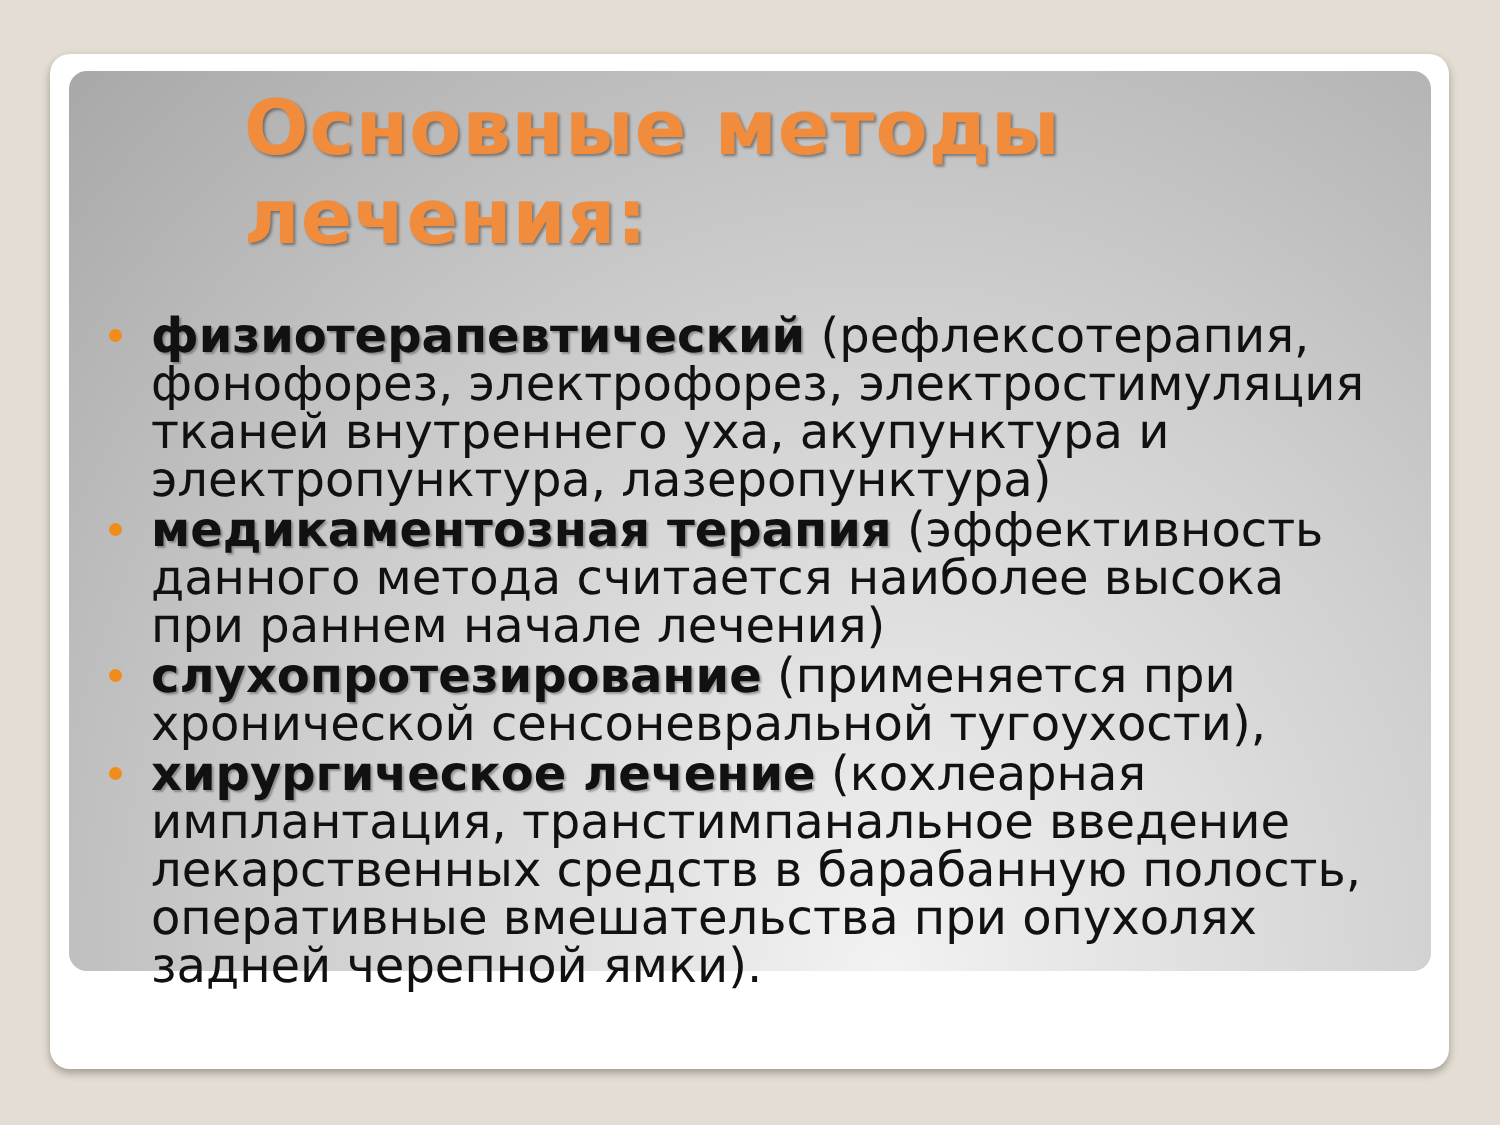Основные методы лечения:
физиотерапевтический (рефлексотерапия, фонофорез, электрофорез, электростимуляция тканей внутреннего уха, акупунктура и электропунктура, лазеропунктура)
медикаментозная терапия (эффективность данного метода считается наиболее высока при раннем начале лечения)
слухопротезирование (применяется при хронической сенсоневральной тугоухости),
хирургическое лечение (кохлеарная имплантация, транстимпанальное введение лекарственных средств в барабанную полость, оперативные вмешательства при опухолях задней черепной ямки).